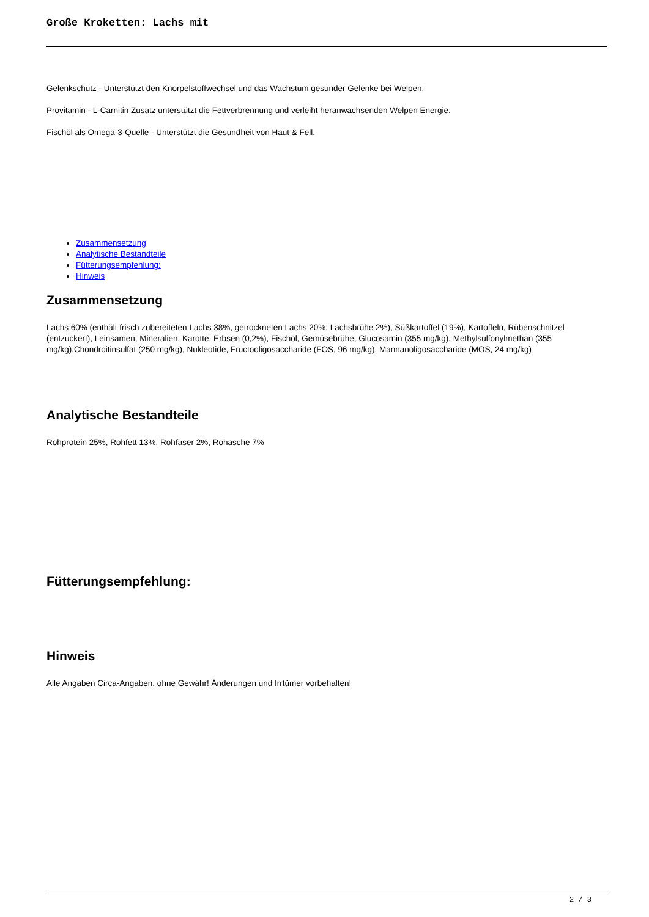Große Kroketten: Lachs mit
Gelenkschutz - Unterstützt den Knorpelstoffwechsel und das Wachstum gesunder Gelenke bei Welpen.
Provitamin - L-Carnitin Zusatz unterstützt die Fettverbrennung und verleiht heranwachsenden Welpen Energie.
Fischöl als Omega-3-Quelle - Unterstützt die Gesundheit von Haut & Fell.
Zusammensetzung
Analytische Bestandteile
Fütterungsempfehlung:
Hinweis
Zusammensetzung
Lachs 60% (enthält frisch zubereiteten Lachs 38%, getrockneten Lachs 20%, Lachsbrühe 2%), Süßkartoffel (19%), Kartoffeln, Rübenschnitzel (entzuckert), Leinsamen, Mineralien, Karotte, Erbsen (0,2%), Fischöl, Gemüsebrühe, Glucosamin (355 mg/kg), Methylsulfonylmethan (355 mg/kg),Chondroitinsulfat (250 mg/kg), Nukleotide, Fructooligosaccharide (FOS, 96 mg/kg), Mannanoligosaccharide (MOS, 24 mg/kg)
Analytische Bestandteile
Rohprotein 25%, Rohfett 13%, Rohfaser 2%, Rohasche 7%
Fütterungsempfehlung:
Hinweis
Alle Angaben Circa-Angaben, ohne Gewähr! Änderungen und Irrtümer vorbehalten!
2 / 3